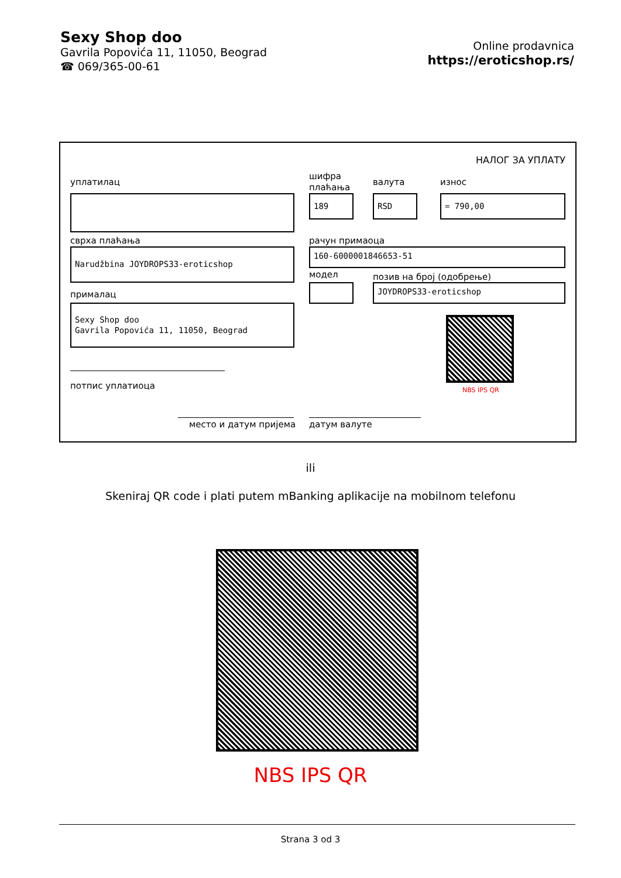Sexy Shop doo
Gavrila Popovića 11, 11050, Beograd
☎ 069/365-00-61
Online prodavnica
https://eroticshop.rs/
НАЛОГ ЗА УПЛАТУ
уплатилац
шифра
плаћања
валута износ
189 RSD = 790,00
сврха плаћања рачун примаоца
Narudžbina JOYDROPS33-eroticshop 160-6000001846653-51
модел позив на број (одобрење)
JOYDROPS33-eroticshop
прималац
Sexy Shop doo
Gavrila Popovića 11, 11050, Beograd
NBS IPS QR
потпис уплатиоца
место и датум пријема датум валуте
ili
Skeniraj QR code i plati putem mBanking aplikacije na mobilnom telefonu
NBS IPS QR
Strana 3 od 3